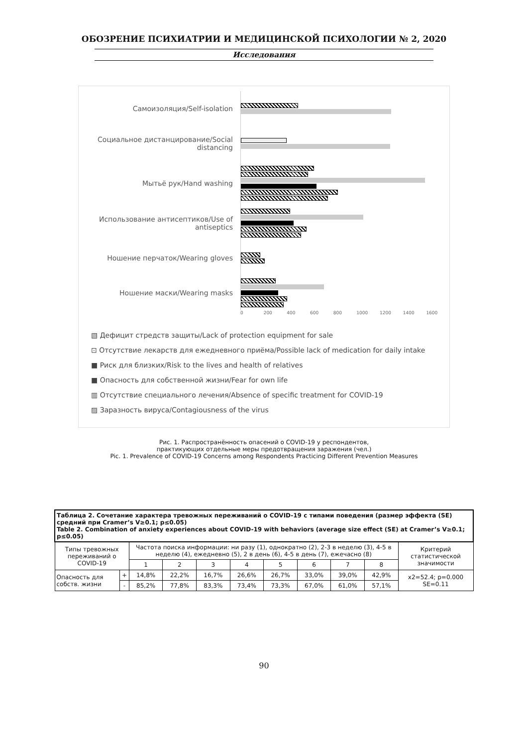ОБОЗРЕНИЕ ПСИХИАТРИИ И МЕДИЦИНСКОЙ ПСИХОЛОГИИ № 2, 2020
Исследования
Самоизоляция/Self-isolation
Социальное дистанцирование/Social distancing
Мытьё рук/Hand washing
Использование антисептиков/Use of antiseptics
Ношение перчаток/Wearing gloves
Ношение маски/Wearing masks
0 200 400 600 800 1000 1200 1400 1600
▧ Дефицит стредств защиты/Lack of protection equipment for sale
⊡ Отсутствие лекарств для ежедневного приёма/Possible lack of medication for daily intake
■ Риск для близких/Risk to the lives and health of relatives
■ Опасность для собственной жизни/Fear for own life
▥ Отсутствие специального лечения/Absence of specific treatment for COVID-19
▨ Заразность вируса/Contagiousness of the virus
Рис. 1. Распространённость опасений о COVID-19 у респондентов,
практикующих отдельные меры предотвращения заражения (чел.)
Pic. 1. Prevalence of COVID-19 Concerns among Respondents Practicing Different Prevention Measures
| Таблица 2. Сочетание характера тревожных переживаний о COVID-19 с типами поведения (размер эффекта (SE) средний при Cramer’s V≥0.1; p≤0.05) Table 2. Combination of anxiety experiences about COVID-19 with behaviors (average size effect (SE) at Cramer’s V≥0.1; p≤0.05) | | | | | | | | | | |
| Типы тревожных переживаний о COVID-19 | | Частота поиска информации: ни разу (1), однократно (2), 2-3 в неделю (3), 4-5 в неделю (4), ежедневно (5), 2 в день (6), 4-5 в день (7), ежечасно (8) | | | | | | | | Критерий статистической значимости |
| | | 1 | 2 | 3 | 4 | 5 | 6 | 7 | 8 | |
| Опасность для собств. жизни | + | 14,8% | 22,2% | 16,7% | 26,6% | 26,7% | 33,0% | 39,0% | 42,9% | x2=52.4; p=0.000 SE=0.11 |
| | - | 85,2% | 77,8% | 83,3% | 73,4% | 73,3% | 67,0% | 61,0% | 57,1% | |
90